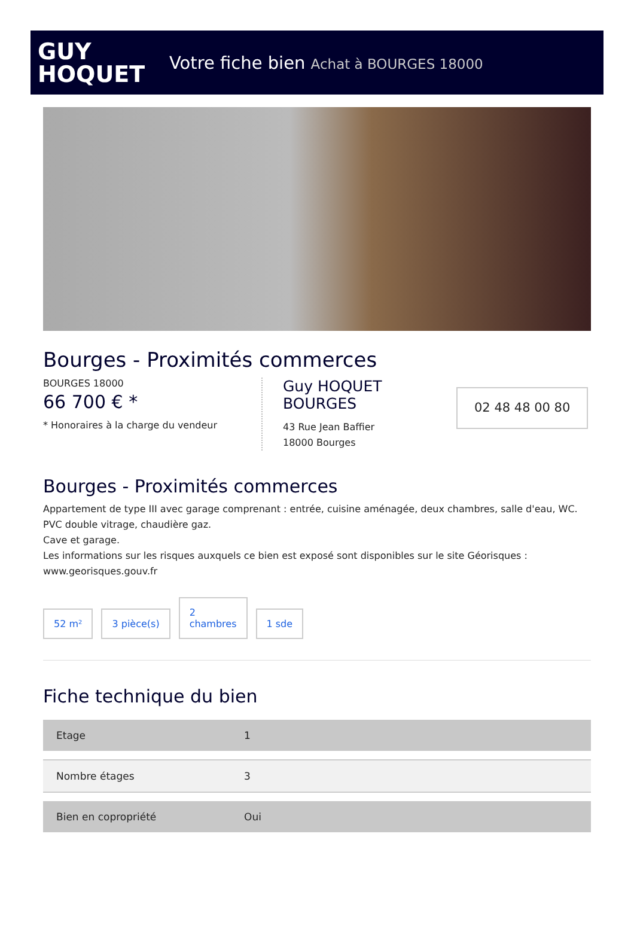GUY
HOQUET
Votre fiche bien Achat à BOURGES 18000
Bourges - Proximités commerces
BOURGES 18000
66 700 € *
* Honoraires à la charge du vendeur
Guy HOQUET
BOURGES
43 Rue Jean Baffier
18000 Bourges
02 48 48 00 80
Bourges - Proximités commerces
Appartement de type III avec garage comprenant : entrée, cuisine aménagée, deux chambres, salle d'eau, WC.
PVC double vitrage, chaudière gaz.
Cave et garage.
Les informations sur les risques auxquels ce bien est exposé sont disponibles sur le site Géorisques : www.georisques.gouv.fr
52 m²
3 pièce(s)
2
chambres
1 sde
Fiche technique du bien
| Etage | 1 |
| Nombre étages | 3 |
| Bien en copropriété | Oui |